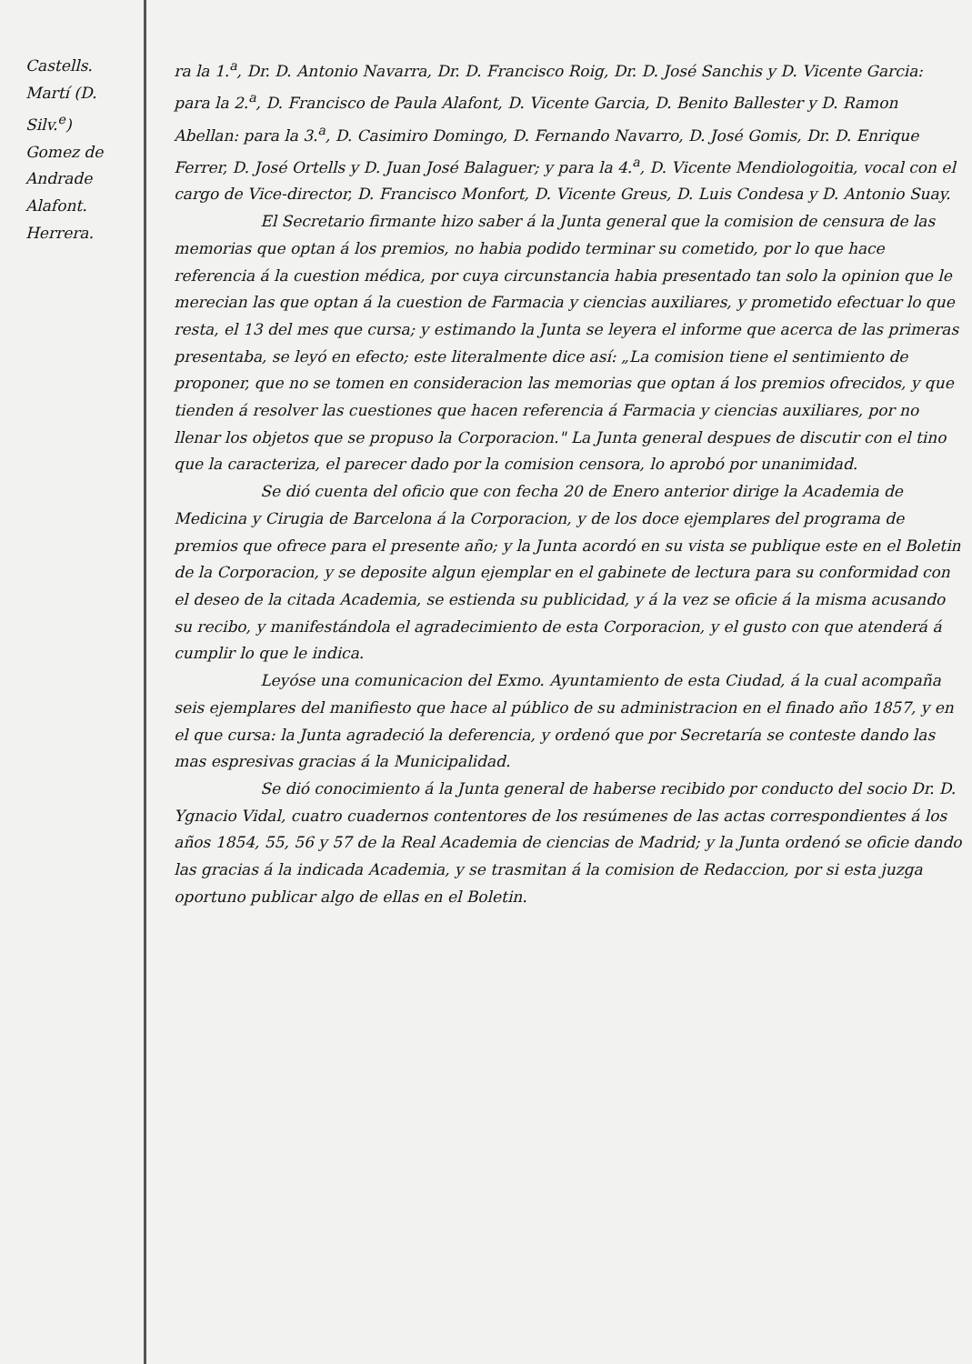Castells.
Martí (D. Silv.<sup>e</sup>)
Gomez de Andrade
Alafont.
Herrera.
ra la 1.<sup>a</sup>, Dr. D. Antonio Navarra, Dr. D. Francisco Roig, Dr. D. José Sanchis y D. Vicente Garcia: para la 2.<sup>a</sup>, D. Francisco de Paula Alafont, D. Vicente Garcia, D. Benito Ballester y D. Ramon Abellan: para la 3.<sup>a</sup>, D. Casimiro Domingo, D. Fernando Navarro, D. José Gomis, Dr. D. Enrique Ferrer, D. José Ortells y D. Juan José Balaguer; y para la 4.<sup>a</sup>, D. Vicente Mendiologoitia, vocal con el cargo de Vice-director, D. Francisco Monfort, D. Vicente Greus, D. Luis Condesa y D. Antonio Suay.
El Secretario firmante hizo saber á la Junta general que la comision de censura de las memorias que optan á los premios, no habia podido terminar su cometido, por lo que hace referencia á la cuestion médica, por cuya circunstancia habia presentado tan solo la opinion que le merecian las que optan á la cuestion de Farmacia y ciencias auxiliares, y prometido efectuar lo que resta, el 13 del mes que cursa; y estimando la Junta se leyera el informe que acerca de las primeras presentaba, se leyó en efecto; este literalmente dice así: „La comision tiene el sentimiento de proponer, que no se tomen en consideracion las memorias que optan á los premios ofrecidos, y que tienden á resolver las cuestiones que hacen referencia á Farmacia y ciencias auxiliares, por no llenar los objetos que se propuso la Corporacion." La Junta general despues de discutir con el tino que la caracteriza, el parecer dado por la comision censora, lo aprobó por unanimidad.
Se dió cuenta del oficio que con fecha 20 de Enero anterior dirige la Academia de Medicina y Cirugia de Barcelona á la Corporacion, y de los doce ejemplares del programa de premios que ofrece para el presente año; y la Junta acordó en su vista se publique este en el Boletin de la Corporacion, y se deposite algun ejemplar en el gabinete de lectura para su conformidad con el deseo de la citada Academia, se estienda su publicidad, y á la vez se oficie á la misma acusando su recibo, y manifestándola el agradecimiento de esta Corporacion, y el gusto con que atenderá á cumplir lo que le indica.
Leyóse una comunicacion del Exmo. Ayuntamiento de esta Ciudad, á la cual acompaña seis ejemplares del manifiesto que hace al público de su administracion en el finado año 1857, y en el que cursa: la Junta agradeció la deferencia, y ordenó que por Secretaría se conteste dando las mas espresivas gracias á la Municipalidad.
Se dió conocimiento á la Junta general de haberse recibido por conducto del socio Dr. D. Ygnacio Vidal, cuatro cuadernos contentores de los resúmenes de las actas correspondientes á los años 1854, 55, 56 y 57 de la Real Academia de ciencias de Madrid; y la Junta ordenó se oficie dando las gracias á la indicada Academia, y se trasmitan á la comision de Redaccion, por si esta juzga oportuno publicar algo de ellas en el Boletin.